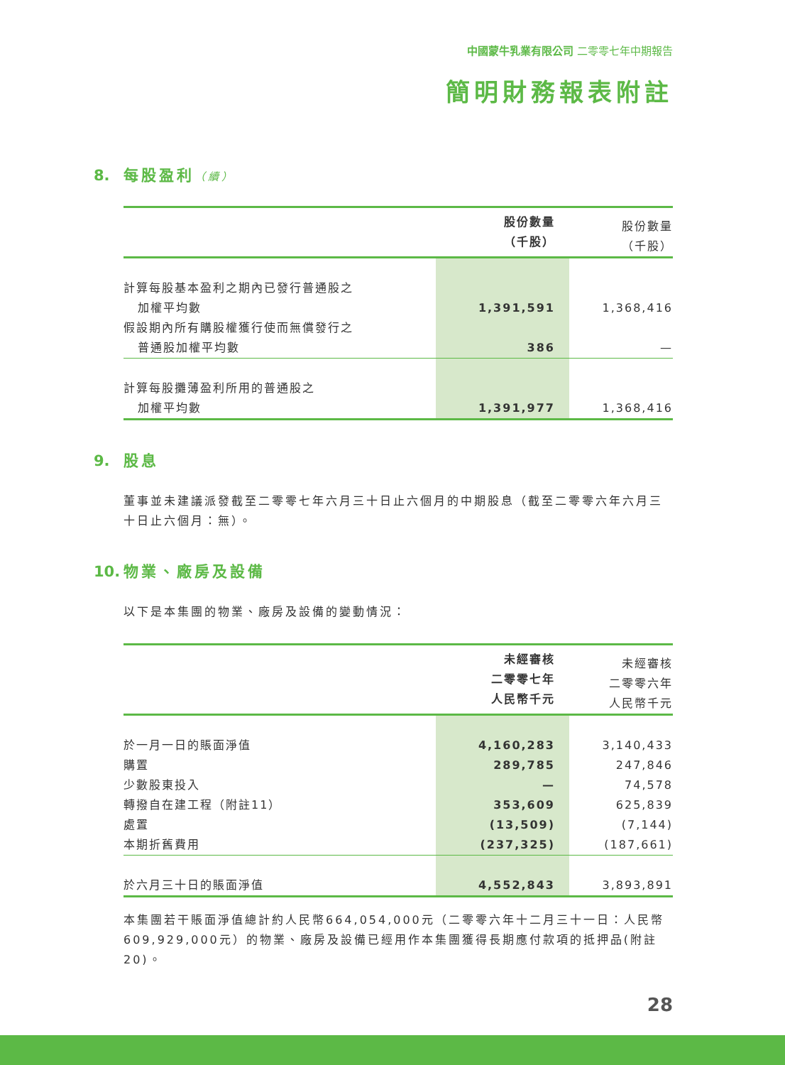中國蒙牛乳業有限公司 二零零七年中期報告
簡明財務報表附註
8. 每股盈利（續）
| | 股份數量 （千股） | 股份數量 （千股） |
| --- | --- | --- |
| 計算每股基本盈利之期內已發行普通股之 加權平均數 | 1,391,591 | 1,368,416 |
| 假設期內所有購股權獲行使而無償發行之 普通股加權平均數 | 386 | — |
| 計算每股攤薄盈利所用的普通股之 加權平均數 | 1,391,977 | 1,368,416 |
9. 股息
董事並未建議派發截至二零零七年六月三十日止六個月的中期股息（截至二零零六年六月三十日止六個月：無）。
10. 物業、廠房及設備
以下是本集團的物業、廠房及設備的變動情況：
| | 未經審核 二零零七年 人民幣千元 | 未經審核 二零零六年 人民幣千元 |
| --- | --- | --- |
| 於一月一日的賬面淨值 | 4,160,283 | 3,140,433 |
| 購置 | 289,785 | 247,846 |
| 少數股東投入 | — | 74,578 |
| 轉撥自在建工程（附註11） | 353,609 | 625,839 |
| 處置 | (13,509) | (7,144) |
| 本期折舊費用 | (237,325) | (187,661) |
| 於六月三十日的賬面淨值 | 4,552,843 | 3,893,891 |
本集團若干賬面淨值總計約人民幣664,054,000元（二零零六年十二月三十一日：人民幣609,929,000元）的物業、廠房及設備已經用作本集團獲得長期應付款項的抵押品(附註20)。
28